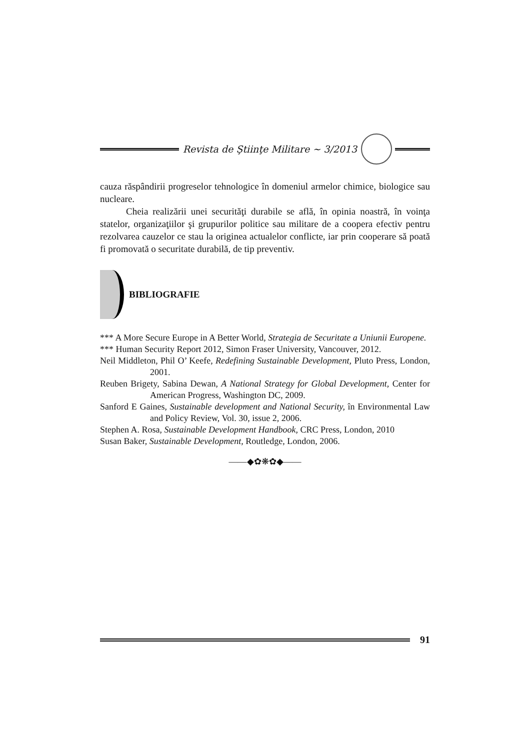Revista de Ştiinţe Militare ~ 3/2013
cauza răspândirii progreselor tehnologice în domeniul armelor chimice, biologice sau nucleare.
Cheia realizării unei securităţi durabile se află, în opinia noastră, în voinţa statelor, organizaţiilor şi grupurilor politice sau militare de a coopera efectiv pentru rezolvarea cauzelor ce stau la originea actualelor conflicte, iar prin cooperare să poată fi promovată o securitate durabilă, de tip preventiv.
BIBLIOGRAFIE
*** A More Secure Europe in A Better World, Strategia de Securitate a Uniunii Europene.
*** Human Security Report 2012, Simon Fraser University, Vancouver, 2012.
Neil Middleton, Phil O’ Keefe, Redefining Sustainable Development, Pluto Press, London, 2001.
Reuben Brigety, Sabina Dewan, A National Strategy for Global Development, Center for American Progress, Washington DC, 2009.
Sanford E Gaines, Sustainable development and National Security, în Environmental Law and Policy Review, Vol. 30, issue 2, 2006.
Stephen A. Rosa, Sustainable Development Handbook, CRC Press, London, 2010
Susan Baker, Sustainable Development, Routledge, London, 2006.
——◆✿❋✿◆——
91